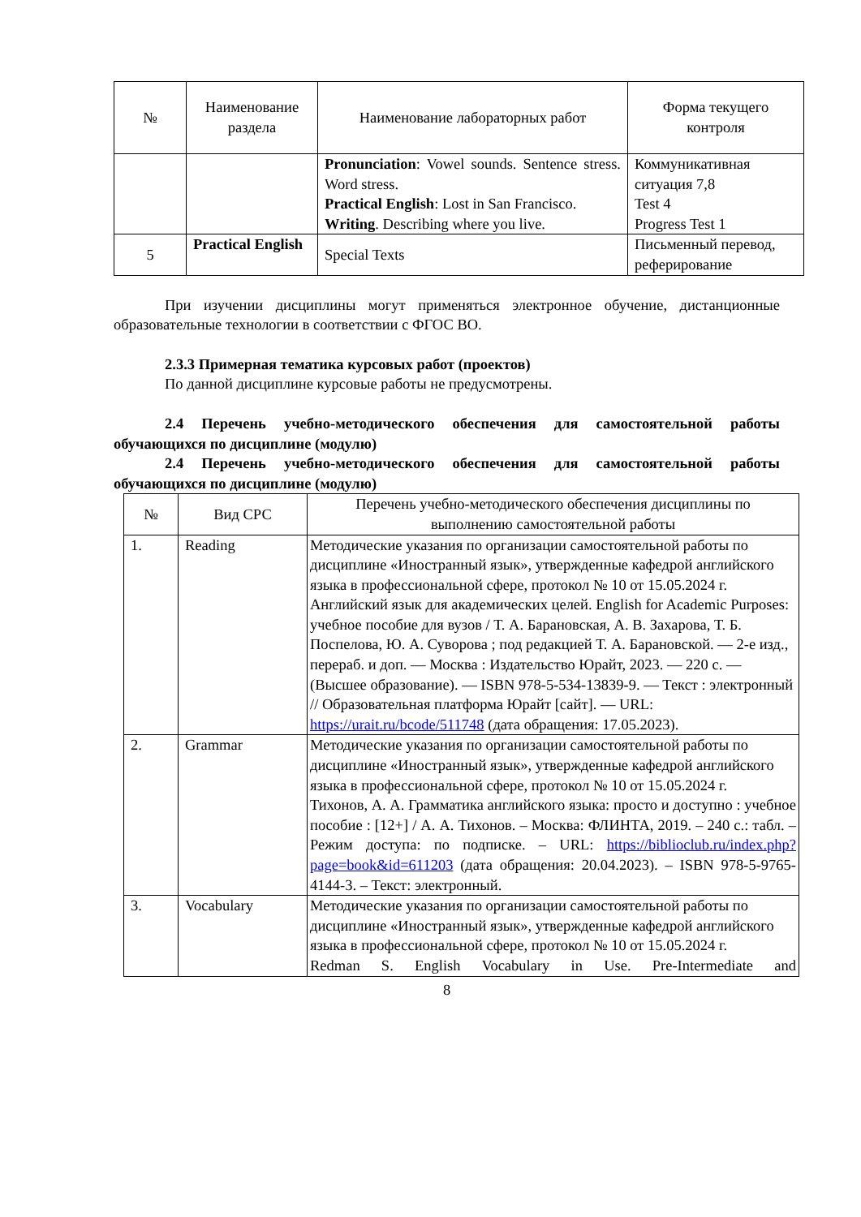| № | Наименование раздела | Наименование лабораторных работ | Форма текущего контроля |
| --- | --- | --- | --- |
| | | Pronunciation : Vowel sounds. Sentence stress. Word stress. Practical English : Lost in San Francisco. Writing . Describing where you live. | Коммуникативная ситуация 7,8 Test 4 Progress Test 1 |
| 5 | Practical English | Special Texts | Письменный перевод, реферирование |
При изучении дисциплины могут применяться электронное обучение, дистанционные образовательные технологии в соответствии с ФГОС ВО.
2.3.3 Примерная тематика курсовых работ (проектов)
По данной дисциплине курсовые работы не предусмотрены.
2.4 Перечень учебно-методического обеспечения для самостоятельной работы обучающихся по дисциплине (модулю)
2.4 Перечень учебно-методического обеспечения для самостоятельной работы обучающихся по дисциплине (модулю)
| № | Вид СРС | Перечень учебно-методического обеспечения дисциплины по выполнению самостоятельной работы |
| --- | --- | --- |
| 1. | Reading | Методические указания по организации самостоятельной работы по дисциплине «Иностранный язык», утвержденные кафедрой английского языка в профессиональной сфере, протокол № 10 от 15.05.2024 г. Английский язык для академических целей. English for Academic Purposes: учебное пособие для вузов / Т. А. Барановская, А. В. Захарова, Т. Б. Поспелова, Ю. А. Суворова ; под редакцией Т. А. Барановской. — 2-е изд., перераб. и доп. — Москва : Издательство Юрайт, 2023. — 220 с. — (Высшее образование). — ISBN 978-5-534-13839-9. — Текст : электронный // Образовательная платформа Юрайт [сайт]. — URL: https://urait.ru/bcode/511748 (дата обращения: 17.05.2023). |
| 2. | Grammar | Методические указания по организации самостоятельной работы по дисциплине «Иностранный язык», утвержденные кафедрой английского языка в профессиональной сфере, протокол № 10 от 15.05.2024 г. Тихонов, А. А. Грамматика английского языка: просто и доступно : учебное пособие : [12+] / А. А. Тихонов. – Москва: ФЛИНТА, 2019. – 240 с.: табл. – Режим доступа: по подписке. – URL: https://biblioclub.ru/index.php?page=book&id=611203 (дата обращения: 20.04.2023). – ISBN 978-5-9765-4144-3. – Текст: электронный. |
| 3. | Vocabulary | Методические указания по организации самостоятельной работы по дисциплине «Иностранный язык», утвержденные кафедрой английского языка в профессиональной сфере, протокол № 10 от 15.05.2024 г. Redman S. English Vocabulary in Use. Pre-Intermediate and |
8